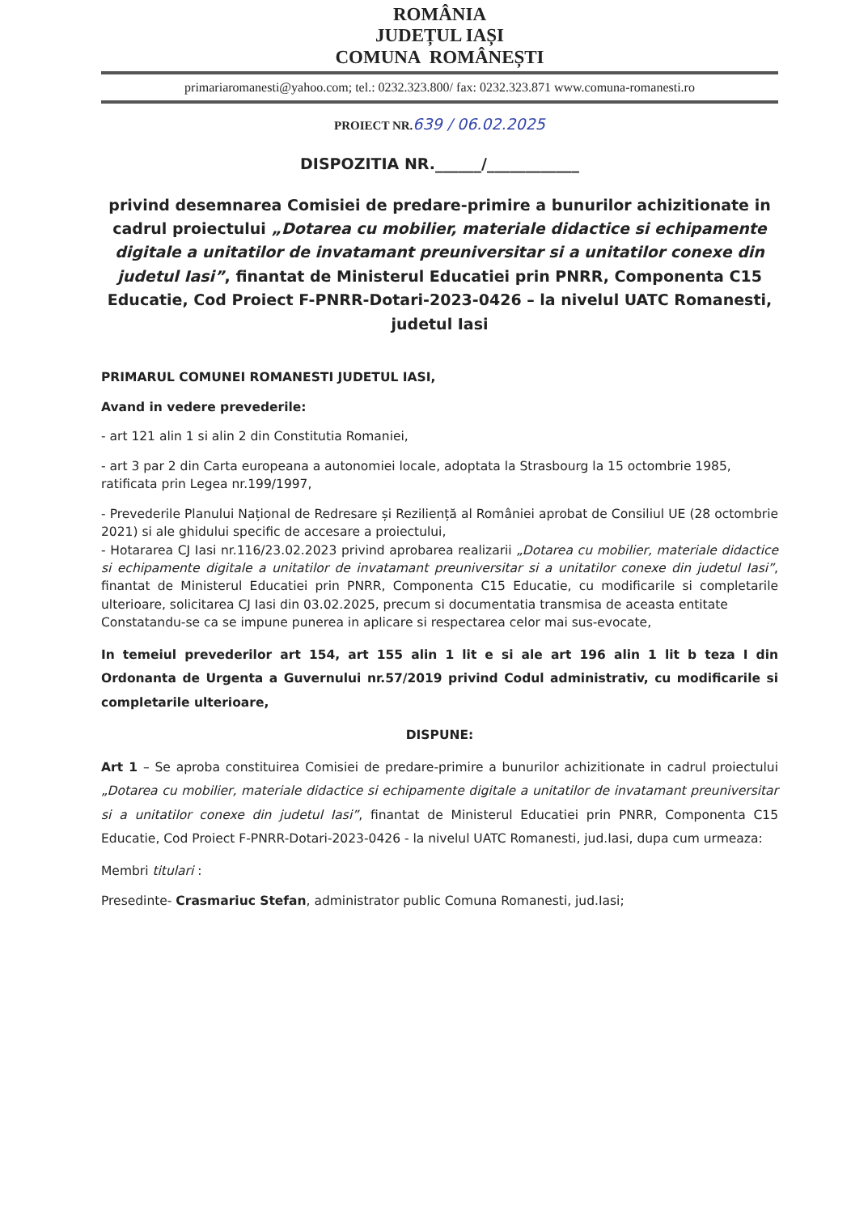ROMÂNIA
JUDEȚUL IAȘI
COMUNA ROMÂNEȘTI
primariaromanesti@yahoo.com; tel.: 0232.323.800/ fax: 0232.323.871 www.comuna-romanesti.ro
PROIECT NR.639 / 06.02.2025
DISPOZITIA NR.______/____________
privind desemnarea Comisiei de predare-primire a bunurilor achizitionate in cadrul proiectului „Dotarea cu mobilier, materiale didactice si echipamente digitale a unitatilor de invatamant preuniversitar si a unitatilor conexe din judetul Iasi”, finantat de Ministerul Educatiei prin PNRR, Componenta C15 Educatie, Cod Proiect F-PNRR-Dotari-2023-0426 – la nivelul UATC Romanesti, judetul Iasi
PRIMARUL COMUNEI ROMANESTI JUDETUL IASI,
Avand in vedere prevederile:
- art 121 alin 1 si alin 2 din Constitutia Romaniei,
- art 3 par 2 din Carta europeana a autonomiei locale, adoptata la Strasbourg la 15 octombrie 1985, ratificata prin Legea nr.199/1997,
- Prevederile Planului Național de Redresare și Reziliență al României aprobat de Consiliul UE (28 octombrie 2021) si ale ghidului specific de accesare a proiectului,
- Hotararea CJ Iasi nr.116/23.02.2023 privind aprobarea realizarii „Dotarea cu mobilier, materiale didactice si echipamente digitale a unitatilor de invatamant preuniversitar si a unitatilor conexe din judetul Iasi”, finantat de Ministerul Educatiei prin PNRR, Componenta C15 Educatie, cu modificarile si completarile ulterioare, solicitarea CJ Iasi din 03.02.2025, precum si documentatia transmisa de aceasta entitate
Constatandu-se ca se impune punerea in aplicare si respectarea celor mai sus-evocate,
In temeiul prevederilor art 154, art 155 alin 1 lit e si ale art 196 alin 1 lit b teza I din Ordonanta de Urgenta a Guvernului nr.57/2019 privind Codul administrativ, cu modificarile si completarile ulterioare,
DISPUNE:
Art 1 – Se aproba constituirea Comisiei de predare-primire a bunurilor achizitionate in cadrul proiectului „Dotarea cu mobilier, materiale didactice si echipamente digitale a unitatilor de invatamant preuniversitar si a unitatilor conexe din judetul Iasi”, finantat de Ministerul Educatiei prin PNRR, Componenta C15 Educatie, Cod Proiect F-PNRR-Dotari-2023-0426 - la nivelul UATC Romanesti, jud.Iasi, dupa cum urmeaza:
Membri titulari :
Presedinte- Crasmariuc Stefan, administrator public Comuna Romanesti, jud.Iasi;